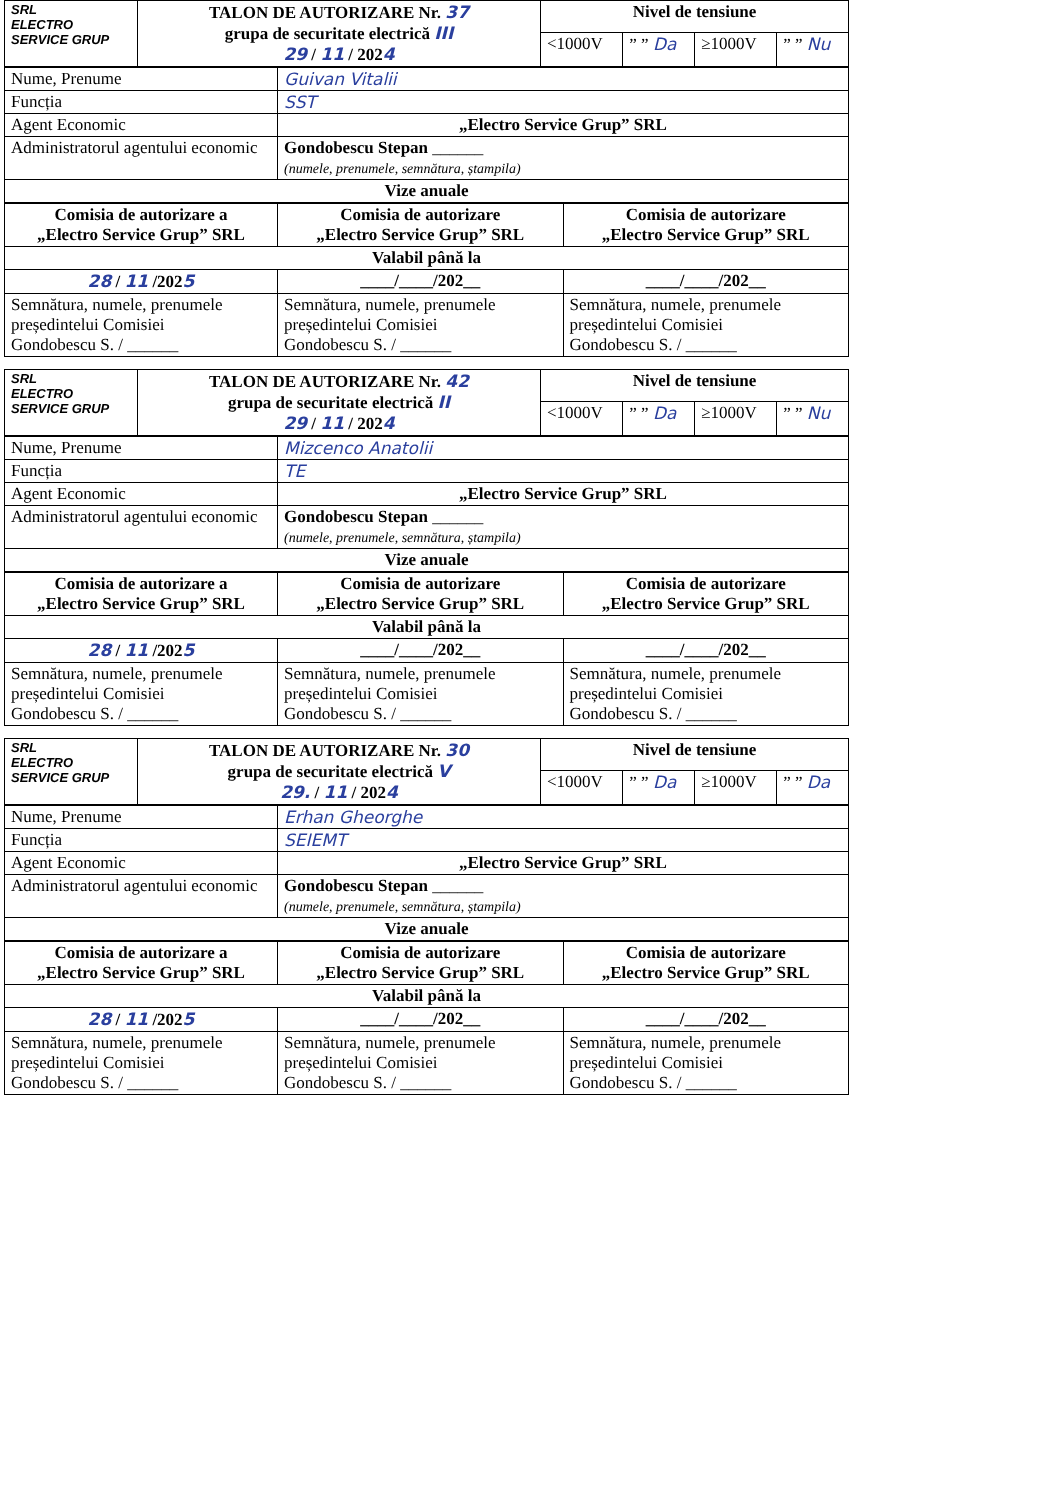| SRL ELECTRO SERVICE GRUP | TALON DE AUTORIZARE Nr. 37 grupa de securitate electrică III 29 / 11 / 202 4 | Nivel de tensiune | | | |
| | | <1000V | ” ” Da | ≥1000V | ” ” Nu |
| Nume, Prenume | Guivan Vitalii |
| Funcția | SST |
| Agent Economic | „Electro Service Grup” SRL |
| Administratorul agentului economic | Gondobescu Stepan ______ (numele, prenumele, semnătura, ștampila) |
| Vize anuale | |
| Comisia de autorizare a „Electro Service Grup” SRL | Comisia de autorizare „Electro Service Grup” SRL | Comisia de autorizare „Electro Service Grup” SRL |
| Valabil până la | | |
| 28 / 11 /202 5 | ____/____/202__ | ____/____/202__ |
| Semnătura, numele, prenumele președintelui Comisiei Gondobescu S. / ______ | Semnătura, numele, prenumele președintelui Comisiei Gondobescu S. / ______ | Semnătura, numele, prenumele președintelui Comisiei Gondobescu S. / ______ |
| SRL ELECTRO SERVICE GRUP | TALON DE AUTORIZARE Nr. 42 grupa de securitate electrică II 29 / 11 / 202 4 | Nivel de tensiune | | | |
| | | <1000V | ” ” Da | ≥1000V | ” ” Nu |
| Nume, Prenume | Mizcenco Anatolii |
| Funcția | TE |
| Agent Economic | „Electro Service Grup” SRL |
| Administratorul agentului economic | Gondobescu Stepan ______ (numele, prenumele, semnătura, ștampila) |
| Vize anuale | |
| Comisia de autorizare a „Electro Service Grup” SRL | Comisia de autorizare „Electro Service Grup” SRL | Comisia de autorizare „Electro Service Grup” SRL |
| Valabil până la | | |
| 28 / 11 /202 5 | ____/____/202__ | ____/____/202__ |
| Semnătura, numele, prenumele președintelui Comisiei Gondobescu S. / ______ | Semnătura, numele, prenumele președintelui Comisiei Gondobescu S. / ______ | Semnătura, numele, prenumele președintelui Comisiei Gondobescu S. / ______ |
| SRL ELECTRO SERVICE GRUP | TALON DE AUTORIZARE Nr. 30 grupa de securitate electrică V 29. / 11 / 202 4 | Nivel de tensiune | | | |
| | | <1000V | ” ” Da | ≥1000V | ” ” Da |
| Nume, Prenume | Erhan Gheorghe |
| Funcția | SEIEMT |
| Agent Economic | „Electro Service Grup” SRL |
| Administratorul agentului economic | Gondobescu Stepan ______ (numele, prenumele, semnătura, ștampila) |
| Vize anuale | |
| Comisia de autorizare a „Electro Service Grup” SRL | Comisia de autorizare „Electro Service Grup” SRL | Comisia de autorizare „Electro Service Grup” SRL |
| Valabil până la | | |
| 28 / 11 /202 5 | ____/____/202__ | ____/____/202__ |
| Semnătura, numele, prenumele președintelui Comisiei Gondobescu S. / ______ | Semnătura, numele, prenumele președintelui Comisiei Gondobescu S. / ______ | Semnătura, numele, prenumele președintelui Comisiei Gondobescu S. / ______ |